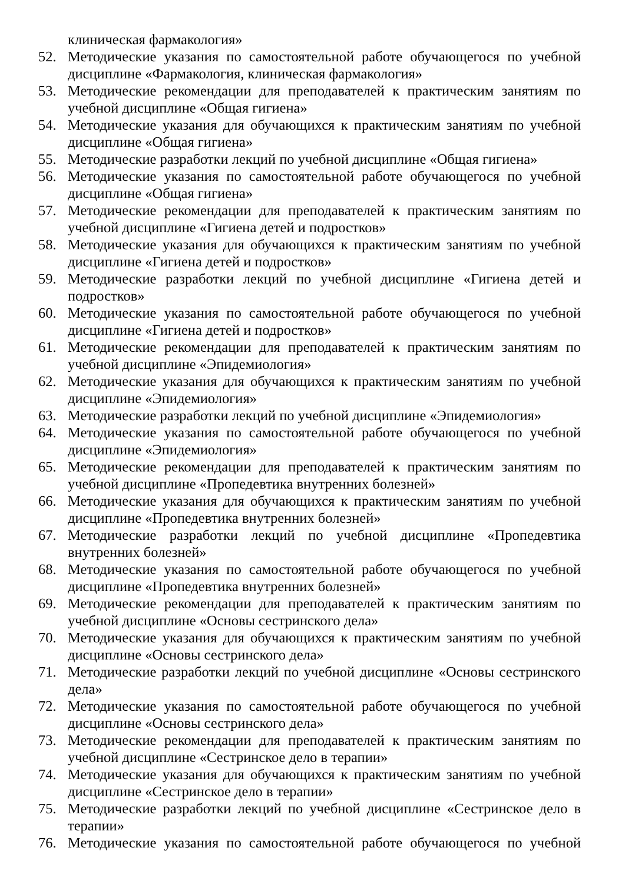клиническая фармакология»
52. Методические указания по самостоятельной работе обучающегося по учебной дисциплине «Фармакология, клиническая фармакология»
53. Методические рекомендации для преподавателей к практическим занятиям по учебной дисциплине «Общая гигиена»
54. Методические указания для обучающихся к практическим занятиям по учебной дисциплине «Общая гигиена»
55. Методические разработки лекций по учебной дисциплине «Общая гигиена»
56. Методические указания по самостоятельной работе обучающегося по учебной дисциплине «Общая гигиена»
57. Методические рекомендации для преподавателей к практическим занятиям по учебной дисциплине «Гигиена детей и подростков»
58. Методические указания для обучающихся к практическим занятиям по учебной дисциплине «Гигиена детей и подростков»
59. Методические разработки лекций по учебной дисциплине «Гигиена детей и подростков»
60. Методические указания по самостоятельной работе обучающегося по учебной дисциплине «Гигиена детей и подростков»
61. Методические рекомендации для преподавателей к практическим занятиям по учебной дисциплине «Эпидемиология»
62. Методические указания для обучающихся к практическим занятиям по учебной дисциплине «Эпидемиология»
63. Методические разработки лекций по учебной дисциплине «Эпидемиология»
64. Методические указания по самостоятельной работе обучающегося по учебной дисциплине «Эпидемиология»
65. Методические рекомендации для преподавателей к практическим занятиям по учебной дисциплине «Пропедевтика внутренних болезней»
66. Методические указания для обучающихся к практическим занятиям по учебной дисциплине «Пропедевтика внутренних болезней»
67. Методические разработки лекций по учебной дисциплине «Пропедевтика внутренних болезней»
68. Методические указания по самостоятельной работе обучающегося по учебной дисциплине «Пропедевтика внутренних болезней»
69. Методические рекомендации для преподавателей к практическим занятиям по учебной дисциплине «Основы сестринского дела»
70. Методические указания для обучающихся к практическим занятиям по учебной дисциплине «Основы сестринского дела»
71. Методические разработки лекций по учебной дисциплине «Основы сестринского дела»
72. Методические указания по самостоятельной работе обучающегося по учебной дисциплине «Основы сестринского дела»
73. Методические рекомендации для преподавателей к практическим занятиям по учебной дисциплине «Сестринское дело в терапии»
74. Методические указания для обучающихся к практическим занятиям по учебной дисциплине «Сестринское дело в терапии»
75. Методические разработки лекций по учебной дисциплине «Сестринское дело в терапии»
76. Методические указания по самостоятельной работе обучающегося по учебной